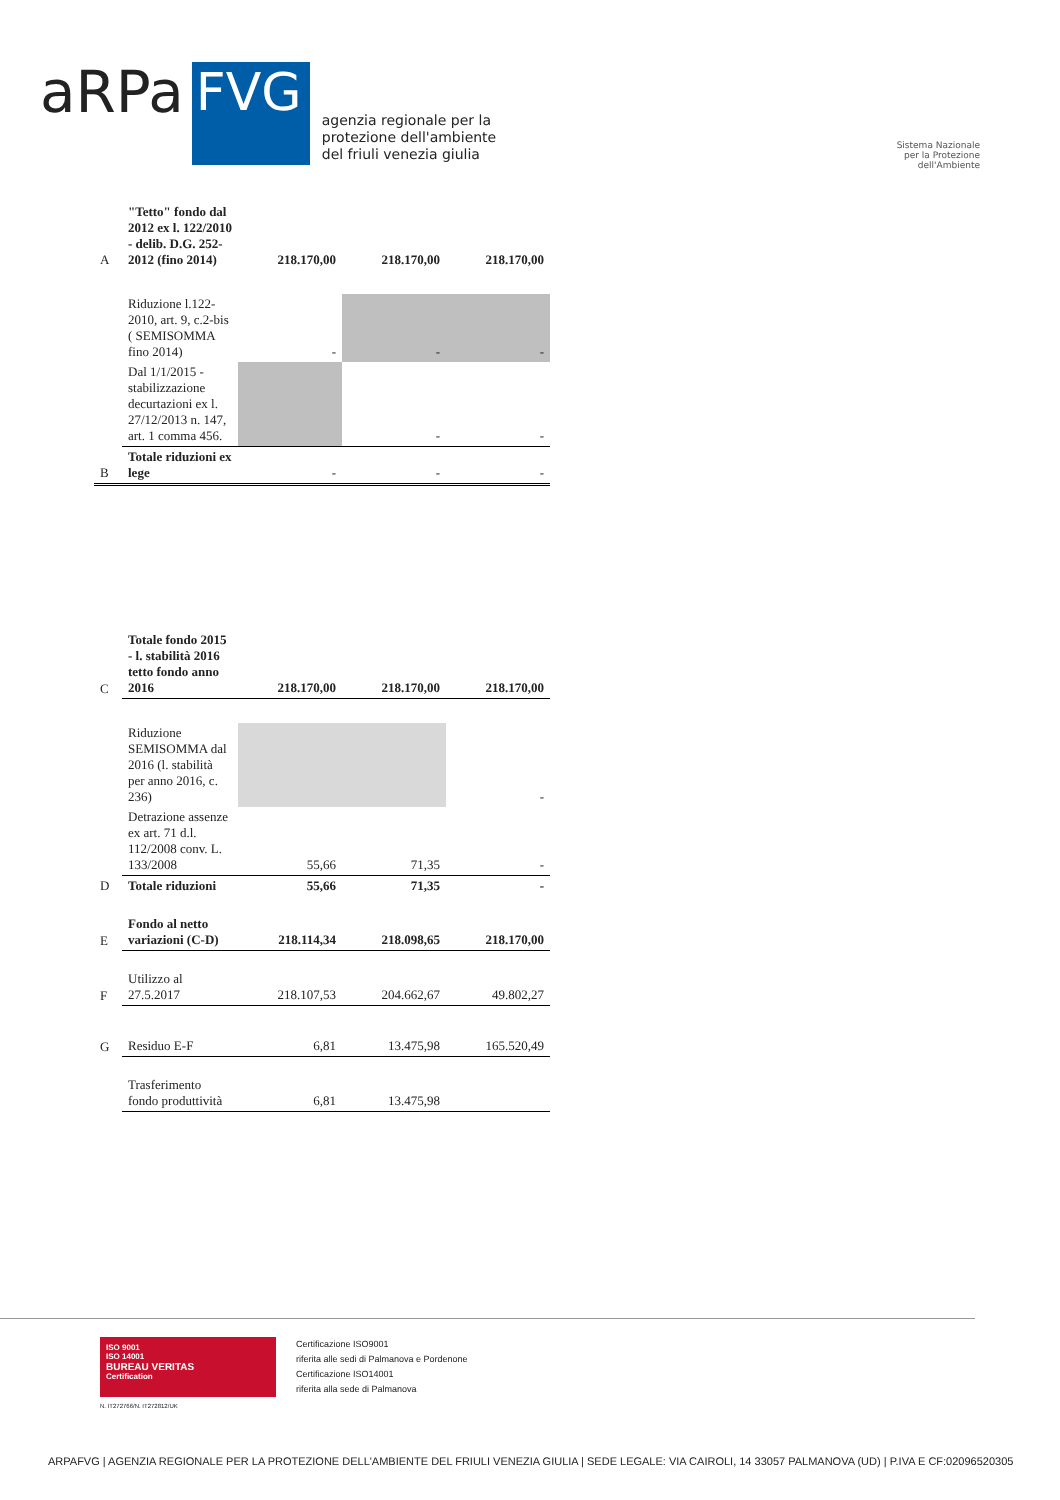aRPa
FVG
agenzia regionale per la
protezione dell'ambiente
del friuli venezia giulia
Sistema Nazionale
per la Protezione
dell'Ambiente
| A | "Tetto" fondo dal 2012 ex l. 122/2010 - delib. D.G. 252-2012 (fino 2014) | 218.170,00 | 218.170,00 | 218.170,00 |
| | Riduzione l.122-2010, art. 9, c.2-bis ( SEMISOMMA fino 2014) | - | - | - |
| | Dal 1/1/2015 - stabilizzazione decurtazioni ex l. 27/12/2013 n. 147, art. 1 comma 456. | | - | - |
| B | Totale riduzioni ex lege | - | - | - |
| C | Totale fondo 2015 - l. stabilità 2016 tetto fondo anno 2016 | 218.170,00 | 218.170,00 | 218.170,00 |
| | Riduzione SEMISOMMA dal 2016 (l. stabilità per anno 2016, c. 236) | | | - |
| | Detrazione assenze ex art. 71 d.l. 112/2008 conv. L. 133/2008 | 55,66 | 71,35 | - |
| D | Totale riduzioni | 55,66 | 71,35 | - |
| E | Fondo al netto variazioni (C-D) | 218.114,34 | 218.098,65 | 218.170,00 |
| F | Utilizzo al 27.5.2017 | 218.107,53 | 204.662,67 | 49.802,27 |
| G | Residuo E-F | 6,81 | 13.475,98 | 165.520,49 |
| | Trasferimento fondo produttività | 6,81 | 13.475,98 | |
ISO 9001
ISO 14001
BUREAU VERITAS
Certification
N. IT272766/N. IT272812/UK
Certificazione ISO9001
riferita alle sedi di Palmanova e Pordenone
Certificazione ISO14001
riferita alla sede di Palmanova
ARPAFVG | AGENZIA REGIONALE PER LA PROTEZIONE DELL'AMBIENTE DEL FRIULI VENEZIA GIULIA | SEDE LEGALE: VIA CAIROLI, 14 33057 PALMANOVA (UD) | P.IVA E CF:02096520305